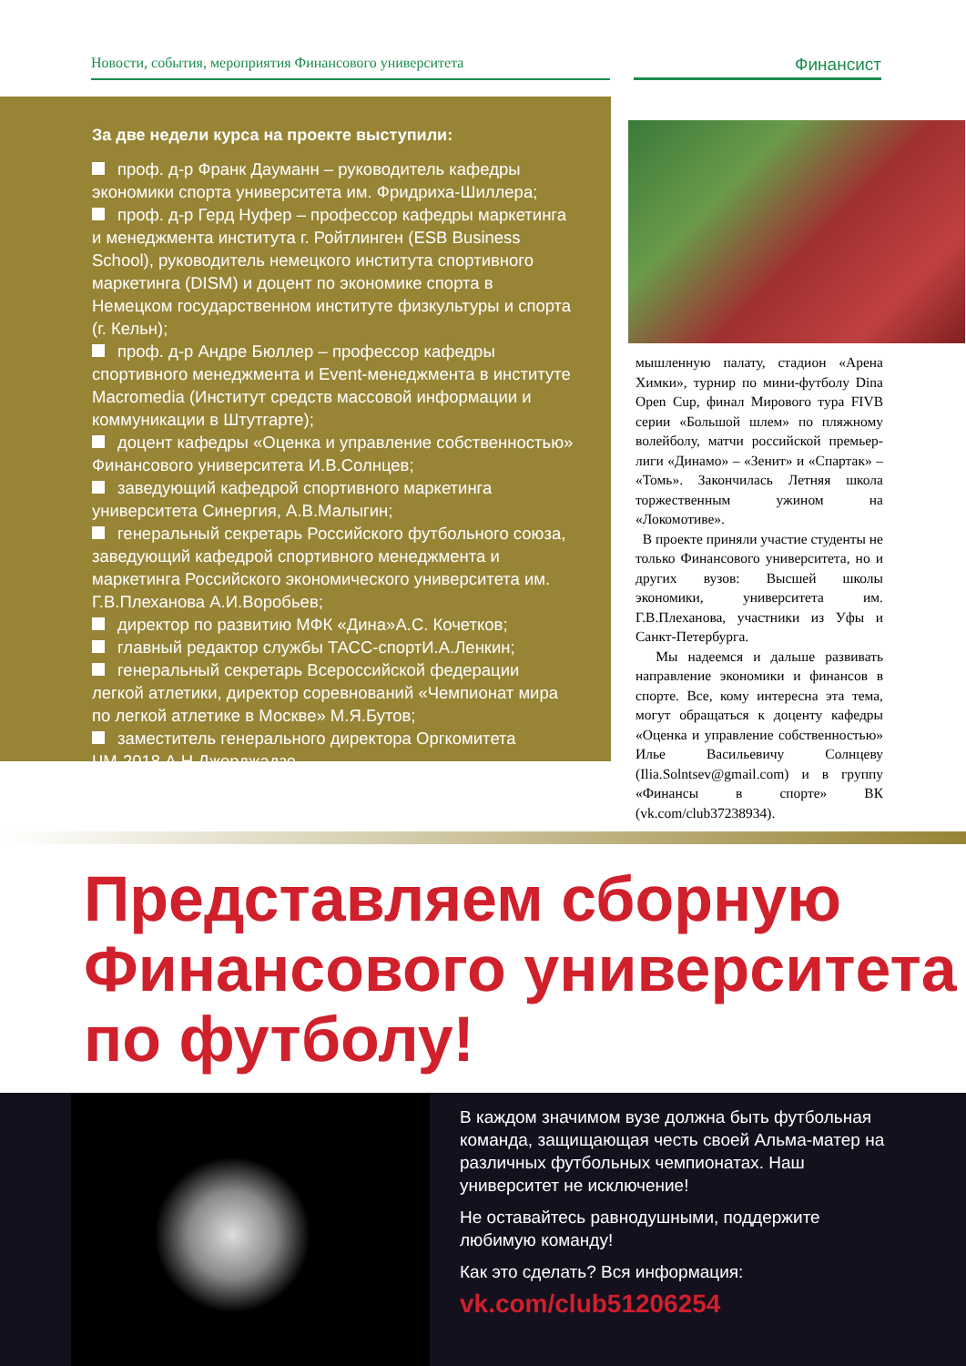Новости, события, мероприятия Финансового университета
Финансист
За две недели курса на проекте выступили:
проф. д-р Франк Дауманн – руководитель кафедры экономики спорта университета им. Фридриха-Шиллера;
проф. д-р Герд Нуфер – профессор кафедры маркетинга и менеджмента института г. Ройтлинген (ESB Business School), руководитель немецкого института спортивного маркетинга (DISM) и доцент по экономике спорта в Немецком государственном институте физкультуры и спорта (г. Кельн);
проф. д-р Андре Бюллер – профессор кафедры спортивного менеджмента и Event-менеджмента в институте Macromedia (Институт средств массовой информации и коммуникации в Штутгарте);
доцент кафедры «Оценка и управление собственностью» Финансового университета И.В.Солнцев;
заведующий кафедрой спортивного маркетинга университета Синергия, А.В.Малыгин;
генеральный секретарь Российского футбольного союза, заведующий кафедрой спортивного менеджмента и маркетинга Российского экономического университета им. Г.В.Плеханова А.И.Воробьев;
директор по развитию МФК «Дина»А.С. Кочетков;
главный редактор службы ТАСС-спортИ.А.Ленкин;
генеральный секретарь Всероссийской федерации легкой атлетики, директор соревнований «Чемпионат мира по легкой атлетике в Москве» М.Я.Бутов;
заместитель генерального директора Оргкомитета ЧМ-2018 А.Н.Джорджадзе.
мышленную палату, стадион «Арена Химки», турнир по мини-футболу Dina Open Cup, финал Мирового тура FIVB серии «Большой шлем» по пляжному волейболу, матчи российской премьер-лиги «Динамо» – «Зенит» и «Спартак» – «Томь». Закончилась Летняя школа торжественным ужином на «Локомотиве».
В проекте приняли участие студенты не только Финансового университета, но и других вузов: Высшей школы экономики, университета им. Г.В.Плеханова, участники из Уфы и Санкт-Петербурга.
Мы надеемся и дальше развивать направление экономики и финансов в спорте. Все, кому интересна эта тема, могут обращаться к доценту кафедры «Оценка и управление собственностью» Илье Васильевичу Солнцеву (Ilia.Solntsev@gmail.com) и в группу «Финансы в спорте» ВК (vk.com/club37238934).
Представляем сборную Финансового университета по футболу!
В каждом значимом вузе должна быть футбольная команда, защищающая честь своей Альма-матер на различных футбольных чемпионатах. Наш университет не исключение!
Не оставайтесь равнодушными, поддержите любимую команду!
Как это сделать? Вся информация:
vk.com/club51206254